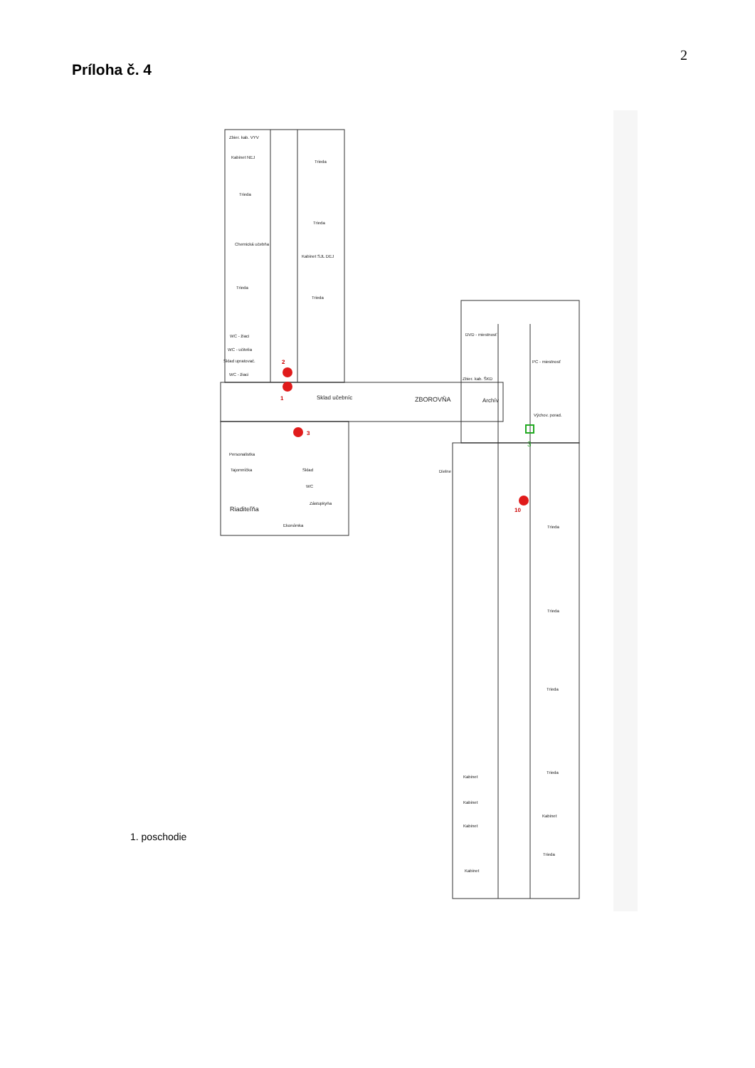2
Príloha č. 4
Zbier. kab. VYV
Kabinet NEJ
Trieda
Trieda
Trieda
Chemická učebňa
Kabinet SJL DEJ
Trieda
Trieda
WC - žiaci
WC - učitelia
Sklad upratovač.
WC - žiaci
DVD - miestnosť
PC - miestnosť
Zbier. kab. ŠKD
Sklad učebníc
ZBOROVŇA
Archív
Výchov. porad.
Personalistka
Tajomníčka
Sklad
WC
Dielne
Zástupkyňa
Riaditeľňa
Ekonómka
Trieda
Trieda
Trieda
Trieda
Kabinet
Trieda
Kabinet
Kabinet
Kabinet
Kabinet
2
1
3
10
3
1. poschodie